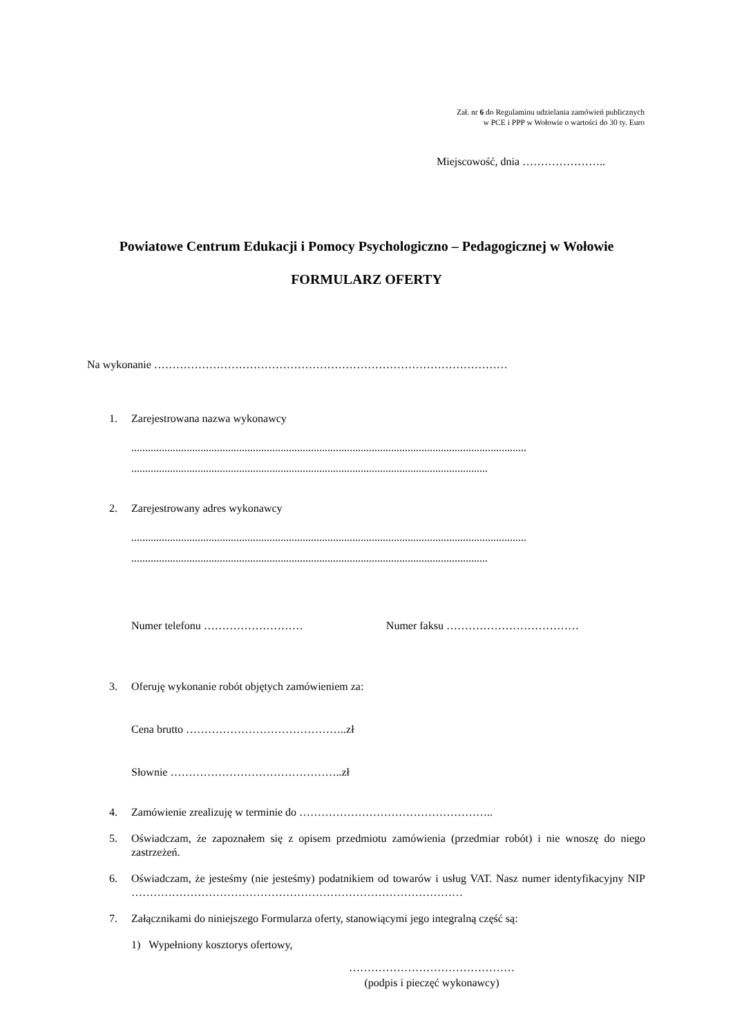Zał. nr 6 do Regulaminu udzielania zamówień publicznych
w PCE i PPP w Wołowie o wartości do 30 ty. Euro
Miejscowość, dnia …………………..
Powiatowe Centrum Edukacji i Pomocy Psychologiczno – Pedagogicznej w Wołowie
FORMULARZ OFERTY
Na wykonanie ……………………………………………………………………………………
1. Zarejestrowana nazwa wykonawcy
...............................................................................................................................................
.................................................................................................................................
2. Zarejestrowany adres wykonawcy
...............................................................................................................................................
.................................................................................................................................
Numer telefonu ……………………… Numer faksu ………………………………
3. Oferuję wykonanie robót objętych zamówieniem za:
Cena brutto ……………………………………..zł
Słownie ………………………………………..zł
4. Zamówienie zrealizuję w terminie do ……………………………………………..
5. Oświadczam, że zapoznałem się z opisem przedmiotu zamówienia (przedmiar robót) i nie wnoszę do niego zastrzeżeń.
6. Oświadczam, że jesteśmy (nie jesteśmy) podatnikiem od towarów i usług VAT. Nasz numer identyfikacyjny NIP ………………………………………………………………………………
7. Załącznikami do niniejszego Formularza oferty, stanowiącymi jego integralną część są:
1) Wypełniony kosztorys ofertowy,
………………………………………
(podpis i pieczęć wykonawcy)